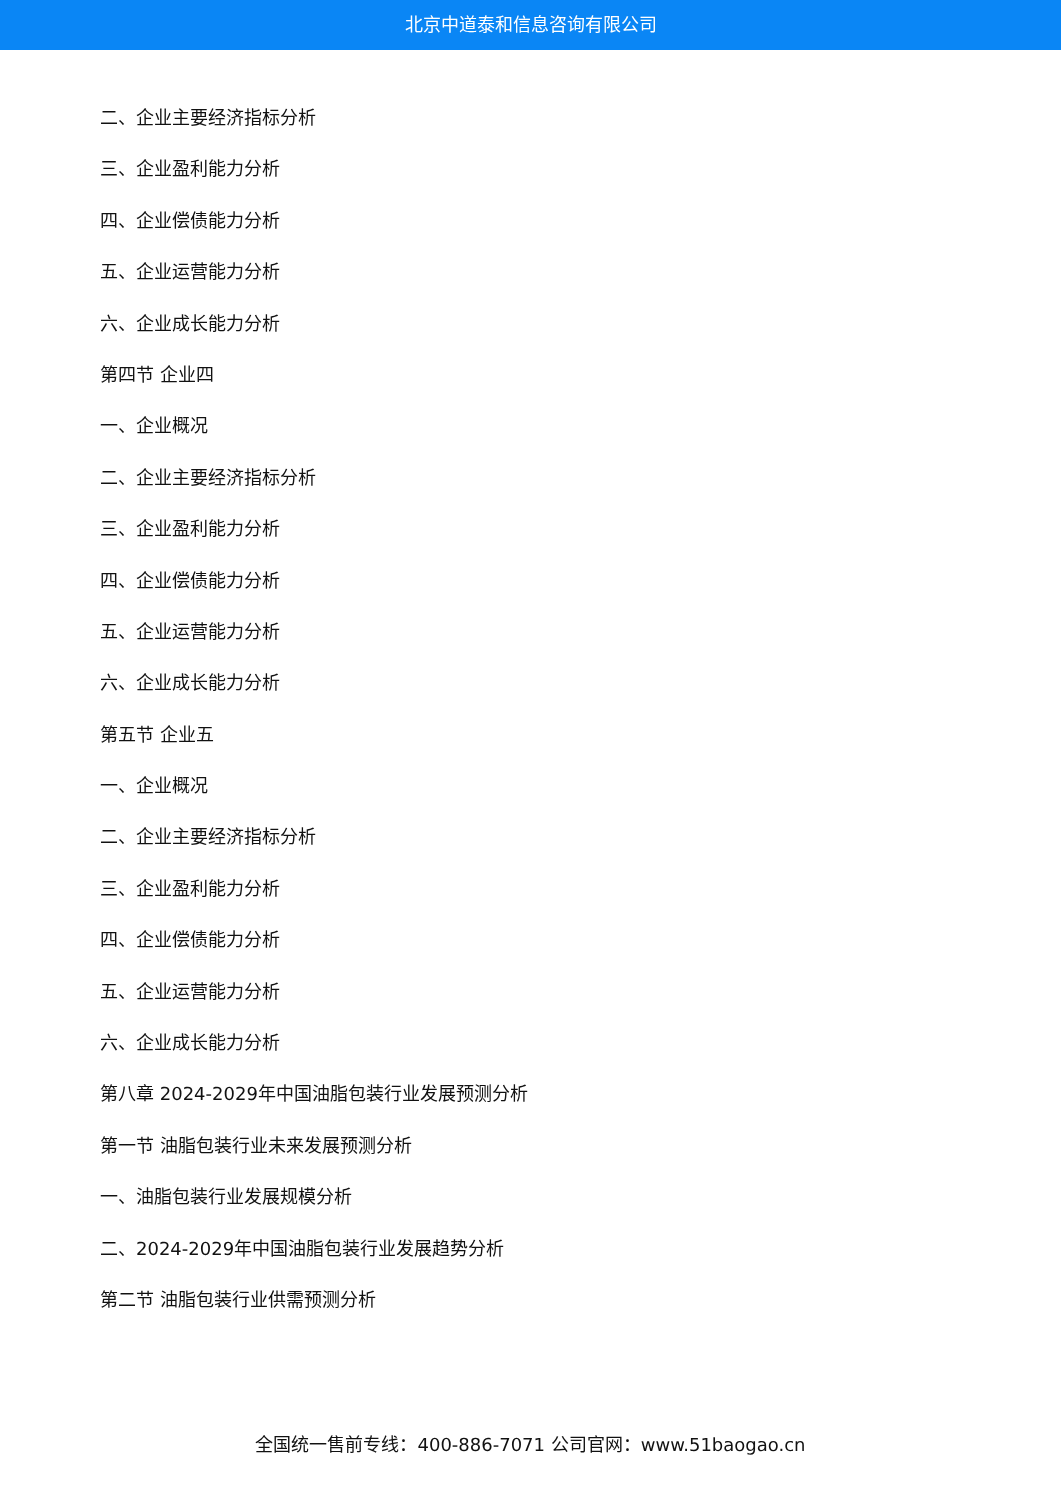北京中道泰和信息咨询有限公司
二、企业主要经济指标分析
三、企业盈利能力分析
四、企业偿债能力分析
五、企业运营能力分析
六、企业成长能力分析
第四节 企业四
一、企业概况
二、企业主要经济指标分析
三、企业盈利能力分析
四、企业偿债能力分析
五、企业运营能力分析
六、企业成长能力分析
第五节 企业五
一、企业概况
二、企业主要经济指标分析
三、企业盈利能力分析
四、企业偿债能力分析
五、企业运营能力分析
六、企业成长能力分析
第八章 2024-2029年中国油脂包装行业发展预测分析
第一节 油脂包装行业未来发展预测分析
一、油脂包装行业发展规模分析
二、2024-2029年中国油脂包装行业发展趋势分析
第二节 油脂包装行业供需预测分析
全国统一售前专线：400-886-7071 公司官网：www.51baogao.cn